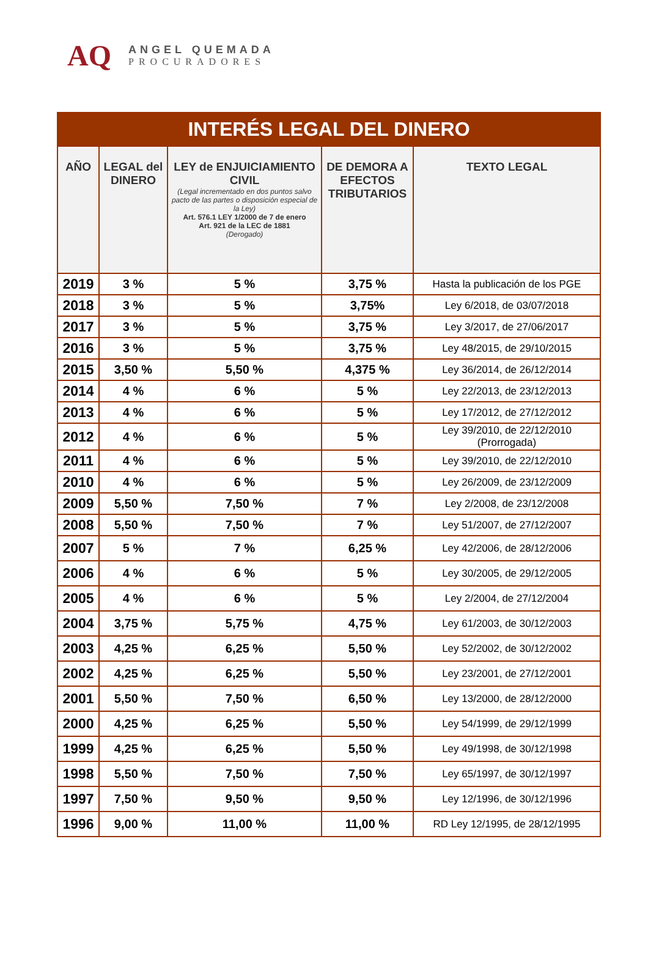AQ
ANGEL QUEMADA
PROCURADORES
| INTERÉS LEGAL DEL DINERO | | | | |
| --- | --- | --- | --- | --- |
| AÑO | LEGAL del DINERO | LEY de ENJUICIAMIENTO CIVIL (Legal incrementado en dos puntos salvo pacto de las partes o disposición especial de la Ley) Art. 576.1 LEY 1/2000 de 7 de enero Art. 921 de la LEC de 1881 (Derogado) | DE DEMORA A EFECTOS TRIBUTARIOS | TEXTO LEGAL |
| 2019 | 3 % | 5 % | 3,75 % | Hasta la publicación de los PGE |
| 2018 | 3 % | 5 % | 3,75% | Ley 6/2018, de 03/07/2018 |
| 2017 | 3 % | 5 % | 3,75 % | Ley 3/2017, de 27/06/2017 |
| 2016 | 3 % | 5 % | 3,75 % | Ley 48/2015, de 29/10/2015 |
| 2015 | 3,50 % | 5,50 % | 4,375 % | Ley 36/2014, de 26/12/2014 |
| 2014 | 4 % | 6 % | 5 % | Ley 22/2013, de 23/12/2013 |
| 2013 | 4 % | 6 % | 5 % | Ley 17/2012, de 27/12/2012 |
| 2012 | 4 % | 6 % | 5 % | Ley 39/2010, de 22/12/2010 (Prorrogada) |
| 2011 | 4 % | 6 % | 5 % | Ley 39/2010, de 22/12/2010 |
| 2010 | 4 % | 6 % | 5 % | Ley 26/2009, de 23/12/2009 |
| 2009 | 5,50 % | 7,50 % | 7 % | Ley 2/2008, de 23/12/2008 |
| 2008 | 5,50 % | 7,50 % | 7 % | Ley 51/2007, de 27/12/2007 |
| 2007 | 5 % | 7 % | 6,25 % | Ley 42/2006, de 28/12/2006 |
| 2006 | 4 % | 6 % | 5 % | Ley 30/2005, de 29/12/2005 |
| 2005 | 4 % | 6 % | 5 % | Ley 2/2004, de 27/12/2004 |
| 2004 | 3,75 % | 5,75 % | 4,75 % | Ley 61/2003, de 30/12/2003 |
| 2003 | 4,25 % | 6,25 % | 5,50 % | Ley 52/2002, de 30/12/2002 |
| 2002 | 4,25 % | 6,25 % | 5,50 % | Ley 23/2001, de 27/12/2001 |
| 2001 | 5,50 % | 7,50 % | 6,50 % | Ley 13/2000, de 28/12/2000 |
| 2000 | 4,25 % | 6,25 % | 5,50 % | Ley 54/1999, de 29/12/1999 |
| 1999 | 4,25 % | 6,25 % | 5,50 % | Ley 49/1998, de 30/12/1998 |
| 1998 | 5,50 % | 7,50 % | 7,50 % | Ley 65/1997, de 30/12/1997 |
| 1997 | 7,50 % | 9,50 % | 9,50 % | Ley 12/1996, de 30/12/1996 |
| 1996 | 9,00 % | 11,00 % | 11,00 % | RD Ley 12/1995, de 28/12/1995 |